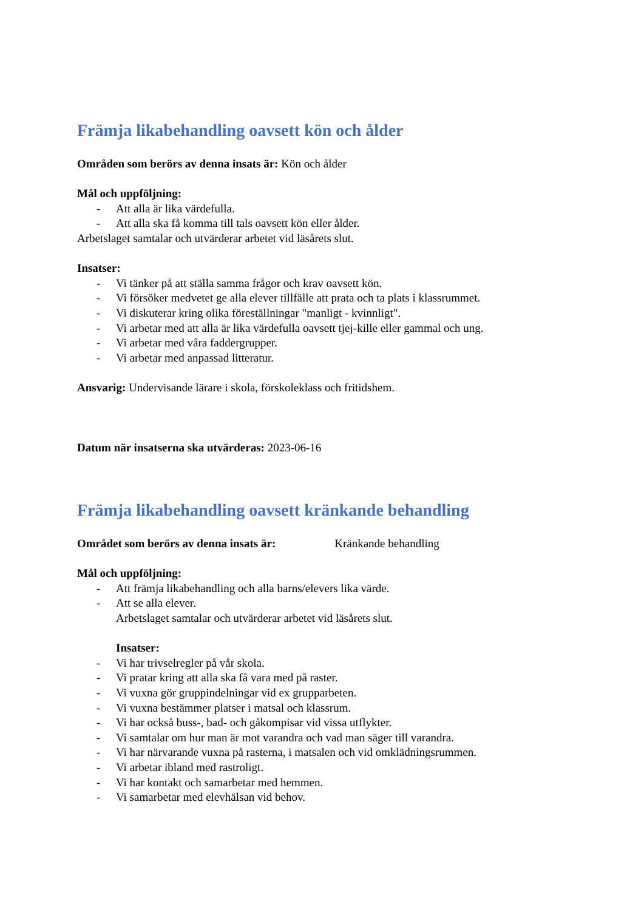Främja likabehandling oavsett kön och ålder
Områden som berörs av denna insats är: Kön och ålder
Mål och uppföljning:
- Att alla är lika värdefulla.
- Att alla ska få komma till tals oavsett kön eller ålder.
Arbetslaget samtalar och utvärderar arbetet vid läsårets slut.
Insatser:
- Vi tänker på att ställa samma frågor och krav oavsett kön.
- Vi försöker medvetet ge alla elever tillfälle att prata och ta plats i klassrummet.
- Vi diskuterar kring olika föreställningar "manligt - kvinnligt".
- Vi arbetar med att alla är lika värdefulla oavsett tjej-kille eller gammal och ung.
- Vi arbetar med våra faddergrupper.
- Vi arbetar med anpassad litteratur.
Ansvarig: Undervisande lärare i skola, förskoleklass och fritidshem.
Datum när insatserna ska utvärderas: 2023-06-16
Främja likabehandling oavsett kränkande behandling
Området som berörs av denna insats är: Kränkande behandling
Mål och uppföljning:
- Att främja likabehandling och alla barns/elevers lika värde.
- Att se alla elever.
Arbetslaget samtalar och utvärderar arbetet vid läsårets slut.
Insatser:
- Vi har trivselregler på vår skola.
- Vi pratar kring att alla ska få vara med på raster.
- Vi vuxna gör gruppindelningar vid ex grupparbeten.
- Vi vuxna bestämmer platser i matsal och klassrum.
- Vi har också buss-, bad- och gåkompisar vid vissa utflykter.
- Vi samtalar om hur man är mot varandra och vad man säger till varandra.
- Vi har närvarande vuxna på rasterna, i matsalen och vid omklädningsrummen.
- Vi arbetar ibland med rastroligt.
- Vi har kontakt och samarbetar med hemmen.
- Vi samarbetar med elevhälsan vid behov.